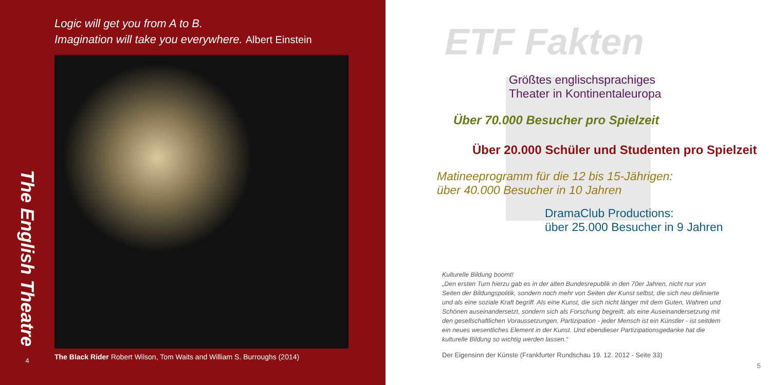The English Theatre
4
Logic will get you from A to B.
Imagination will take you everywhere. Albert Einstein
The Black Rider Robert Wilson, Tom Waits and William S. Burroughs (2014)
ETF Fakten
Größtes englischsprachiges
Theater in Kontinentaleuropa
Über 70.000 Besucher pro Spielzeit
Über 20.000 Schüler und Studenten pro Spielzeit
Matineeprogramm für die 12 bis 15-Jährigen:
über 40.000 Besucher in 10 Jahren
DramaClub Productions:
über 25.000 Besucher in 9 Jahren
Kulturelle Bildung boomt!
„Den ersten Turn hierzu gab es in der alten Bundesrepublik in den 70er Jahren, nicht nur von Seiten der Bildungspolitik, sondern noch mehr von Seiten der Kunst selbst, die sich neu definierte und als eine soziale Kraft begriff. Als eine Kunst, die sich nicht länger mit dem Guten, Wahren und Schönen auseinandersetzt, sondern sich als Forschung begreift, als eine Auseinandersetzung mit den gesellschaftlichen Voraussetzungen. Partizipation - jeder Mensch ist ein Künstler - ist seitdem ein neues wesentliches Element in der Kunst. Und ebendieser Partizipationsgedanke hat die kulturelle Bildung so wichtig werden lassen.“
Der Eigensinn der Künste (Frankfurter Rundschau 19. 12. 2012 - Seite 33)
5